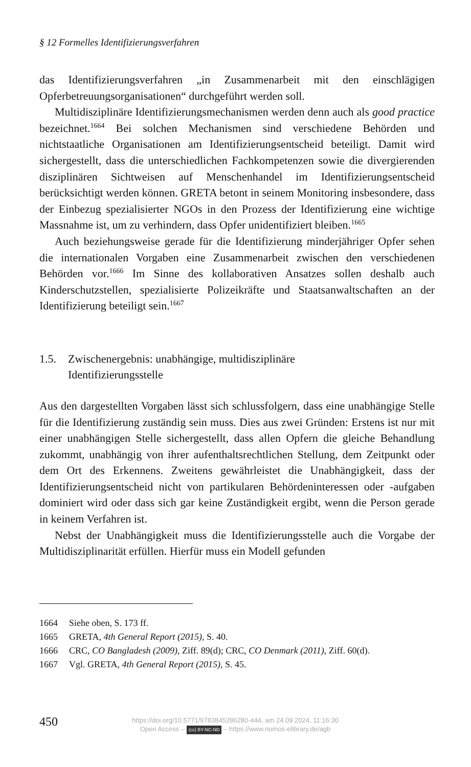§ 12 Formelles Identifizierungsverfahren
das Identifizierungsverfahren „in Zusammenarbeit mit den einschlägigen Opferbetreuungsorganisationen“ durchgeführt werden soll.
Multidisziplinäre Identifizierungsmechanismen werden denn auch als good practice bezeichnet.<sup>1664</sup> Bei solchen Mechanismen sind verschiedene Behörden und nichtstaatliche Organisationen am Identifizierungsentscheid beteiligt. Damit wird sichergestellt, dass die unterschiedlichen Fachkompetenzen sowie die divergierenden disziplinären Sichtweisen auf Menschenhandel im Identifizierungsentscheid berücksichtigt werden können. GRETA betont in seinem Monitoring insbesondere, dass der Einbezug spezialisierter NGOs in den Prozess der Identifizierung eine wichtige Massnahme ist, um zu verhindern, dass Opfer unidentifiziert bleiben.<sup>1665</sup>
Auch beziehungsweise gerade für die Identifizierung minderjähriger Opfer sehen die internationalen Vorgaben eine Zusammenarbeit zwischen den verschiedenen Behörden vor.<sup>1666</sup> Im Sinne des kollaborativen Ansatzes sollen deshalb auch Kinderschutzstellen, spezialisierte Polizeikräfte und Staatsanwaltschaften an der Identifizierung beteiligt sein.<sup>1667</sup>
1.5. Zwischenergebnis: unabhängige, multidisziplinäre
Identifizierungsstelle
Aus den dargestellten Vorgaben lässt sich schlussfolgern, dass eine unabhängige Stelle für die Identifizierung zuständig sein muss. Dies aus zwei Gründen: Erstens ist nur mit einer unabhängigen Stelle sichergestellt, dass allen Opfern die gleiche Behandlung zukommt, unabhängig von ihrer aufenthaltsrechtlichen Stellung, dem Zeitpunkt oder dem Ort des Erkennens. Zweitens gewährleistet die Unabhängigkeit, dass der Identifizierungsentscheid nicht von partikularen Behördeninteressen oder -aufgaben dominiert wird oder dass sich gar keine Zuständigkeit ergibt, wenn die Person gerade in keinem Verfahren ist.
Nebst der Unabhängigkeit muss die Identifizierungsstelle auch die Vorgabe der Multidisziplinarität erfüllen. Hierfür muss ein Modell gefunden
1664 Siehe oben, S. 173 ff.
1665 GRETA, 4th General Report (2015), S. 40.
1666 CRC, CO Bangladesh (2009), Ziff. 89(d); CRC, CO Denmark (2011), Ziff. 60(d).
1667 Vgl. GRETA, 4th General Report (2015), S. 45.
450
https://doi.org/10.5771/9783845286280-444, am 24.09.2024, 11:16:30
Open Access – (cc) BY-NC-ND – https://www.nomos-elibrary.de/agb